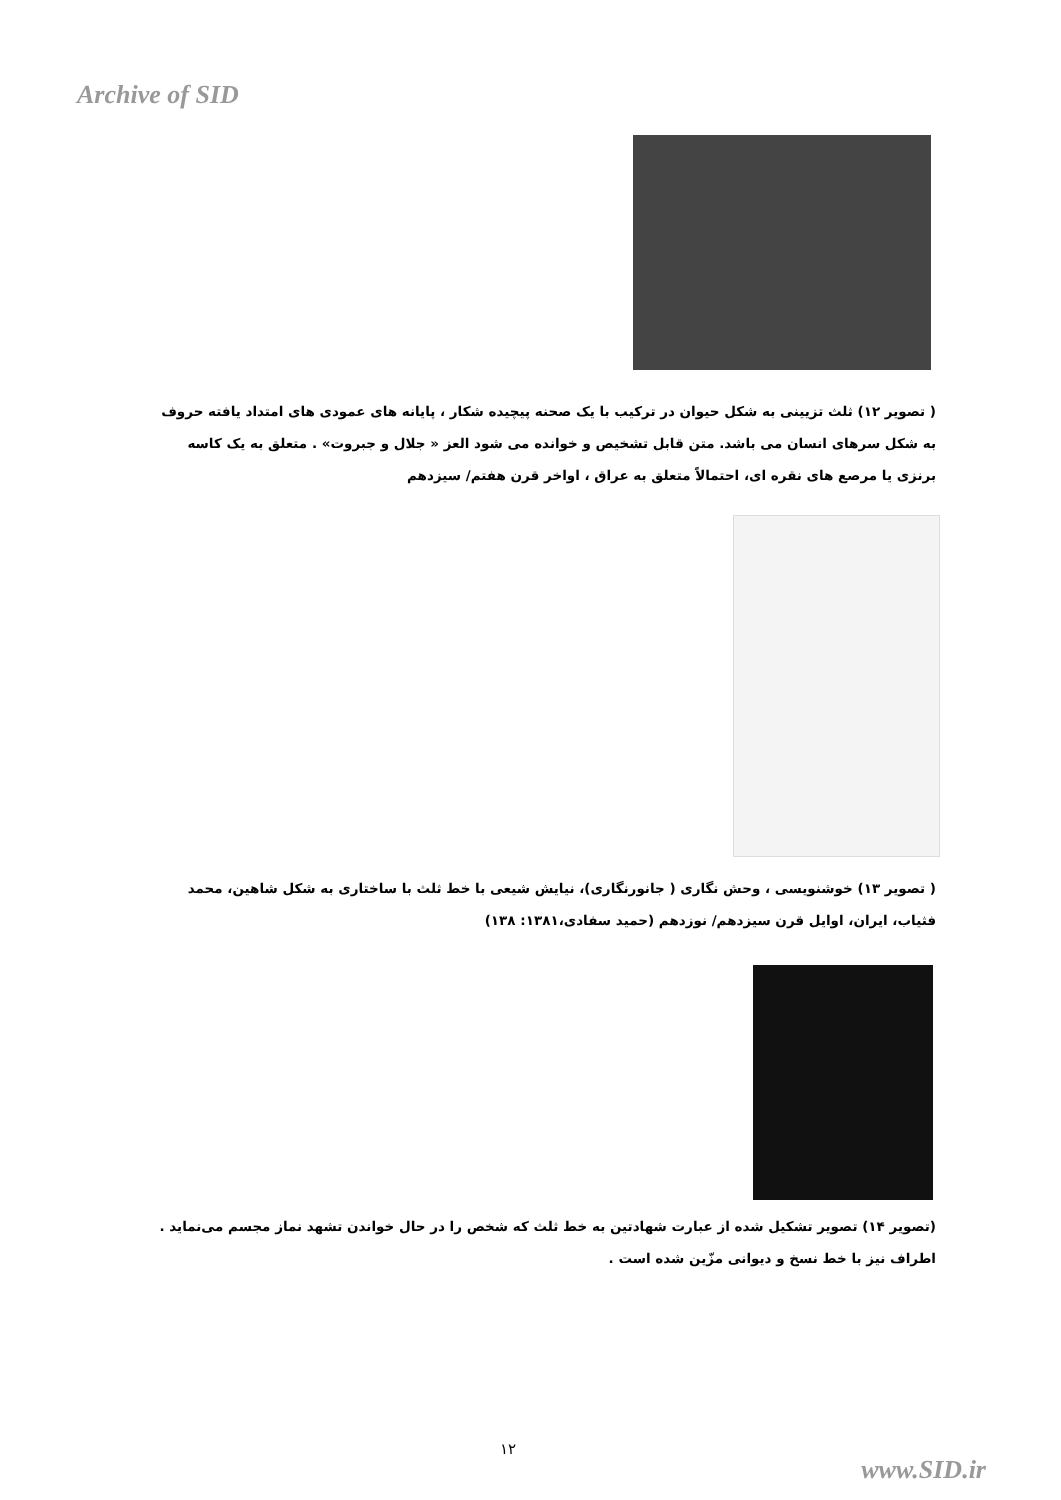Archive of SID
( تصویر ۱۲) ثلث تزیینی به شکل حیوان در ترکیب با یک صحنه پیچیده شکار ، پایانه های عمودی های امتداد یافته حروف به شکل سرهای انسان می باشد. متن قابل تشخیص و خوانده می شود العز « جلال و جبروت» . متعلق به یک کاسه برنزی یا مرصع های نقره ای، احتمالاً متعلق به عراق ، اواخر قرن هفتم/ سیزدهم
( تصویر ۱۳) خوشنویسی ، وحش نگاری ( جانورنگاری)، نیایش شیعی با خط ثلث با ساختاری به شکل شاهین، محمد فثیاب، ایران، اوایل قرن سیزدهم/ نوزدهم (حمید سفادی،۱۳۸۱: ۱۳۸)
(تصویر ۱۴) تصویر تشکیل شده از عبارت شهادتین به خط ثلث که شخص را در حال خواندن تشهد نماز مجسم می‌نماید . اطراف نیز با خط نسخ و دیوانی مزّین شده است .
۱۲
www.SID.ir